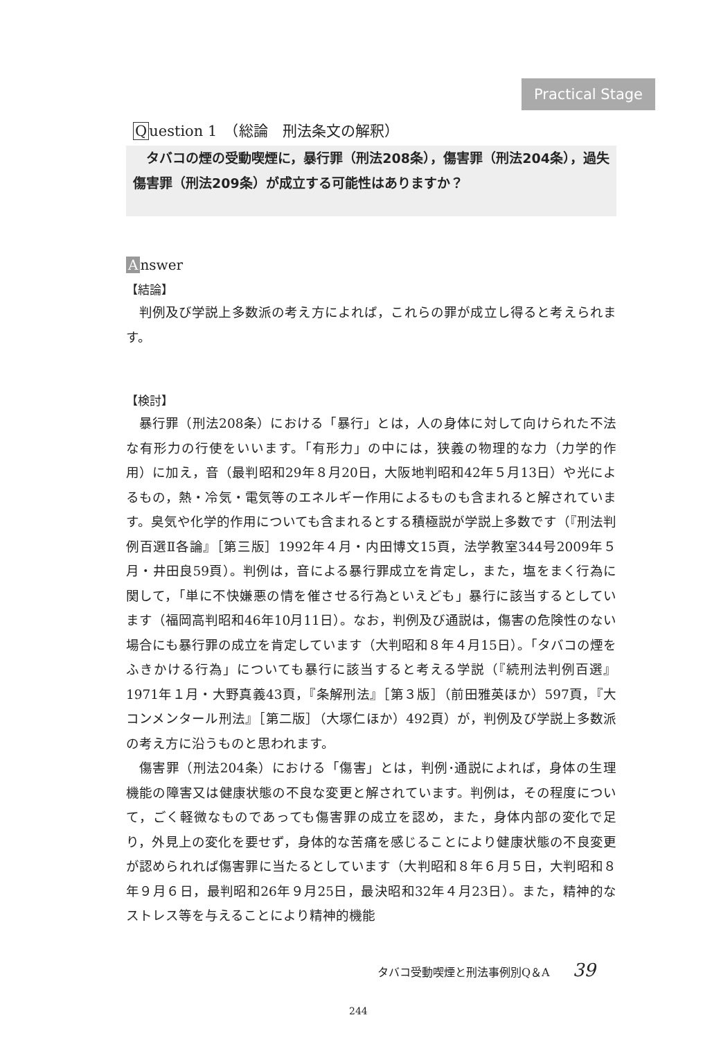Practical Stage
Question 1　（総論　刑法条文の解釈）
タバコの煙の受動喫煙に，暴行罪（刑法208条），傷害罪（刑法204条），過失傷害罪（刑法209条）が成立する可能性はありますか？
Answer
【結論】
判例及び学説上多数派の考え方によれば，これらの罪が成立し得ると考えられます。
【検討】
暴行罪（刑法208条）における「暴行」とは，人の身体に対して向けられた不法な有形力の行使をいいます。「有形力」の中には，狭義の物理的な力（力学的作用）に加え，音（最判昭和29年８月20日，大阪地判昭和42年５月13日）や光によるもの，熱・冷気・電気等のエネルギー作用によるものも含まれると解されています。臭気や化学的作用についても含まれるとする積極説が学説上多数です（『刑法判例百選Ⅱ各論』［第三版］1992年４月・内田博文15頁，法学教室344号2009年５月・井田良59頁）。判例は，音による暴行罪成立を肯定し，また，塩をまく行為に関して，「単に不快嫌悪の情を催させる行為といえども」暴行に該当するとしています（福岡高判昭和46年10月11日）。なお，判例及び通説は，傷害の危険性のない場合にも暴行罪の成立を肯定しています（大判昭和８年４月15日）。「タバコの煙をふきかける行為」についても暴行に該当すると考える学説（『続刑法判例百選』1971年１月・大野真義43頁，『条解刑法』［第３版］（前田雅英ほか）597頁，『大コンメンタール刑法』［第二版］（大塚仁ほか）492頁）が，判例及び学説上多数派の考え方に沿うものと思われます。
傷害罪（刑法204条）における「傷害」とは，判例･通説によれば，身体の生理機能の障害又は健康状態の不良な変更と解されています。判例は，その程度について，ごく軽微なものであっても傷害罪の成立を認め，また，身体内部の変化で足り，外見上の変化を要せず，身体的な苦痛を感じることにより健康状態の不良変更が認められれば傷害罪に当たるとしています（大判昭和８年６月５日，大判昭和８年９月６日，最判昭和26年９月25日，最決昭和32年４月23日）。また，精神的なストレス等を与えることにより精神的機能
タバコ受動喫煙と刑法事例別Q＆A 39
244